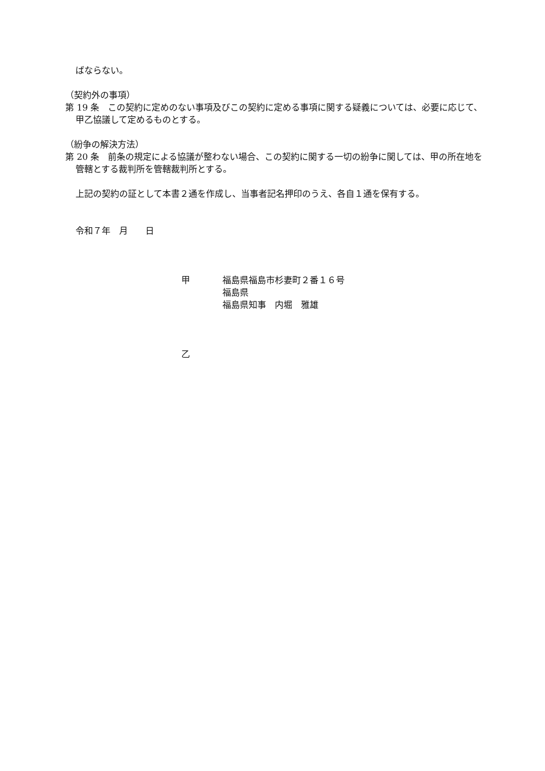ばならない。
（契約外の事項）
第 19 条　この契約に定めのない事項及びこの契約に定める事項に関する疑義については、必要に応じて、甲乙協議して定めるものとする。
（紛争の解決方法）
第 20 条　前条の規定による協議が整わない場合、この契約に関する一切の紛争に関しては、甲の所在地を管轄とする裁判所を管轄裁判所とする。
上記の契約の証として本書２通を作成し、当事者記名押印のうえ、各自１通を保有する。
令和７年　月　　日
甲 福島県福島市杉妻町２番１６号
福島県
福島県知事　内堀　雅雄
乙